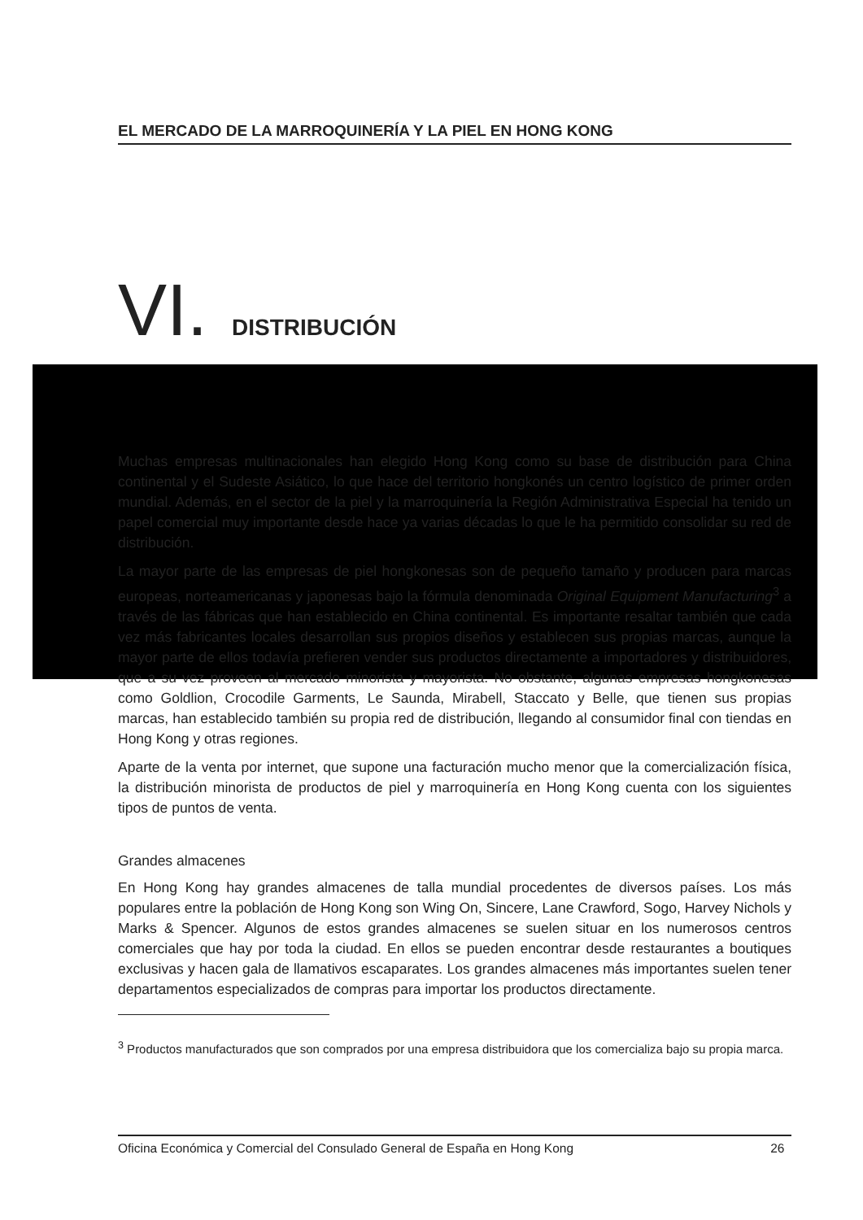EL MERCADO DE LA MARROQUINERÍA Y LA PIEL EN HONG KONG
VI. DISTRIBUCIÓN
Muchas empresas multinacionales han elegido Hong Kong como su base de distribución para China continental y el Sudeste Asiático, lo que hace del territorio hongkonés un centro logístico de primer orden mundial. Además, en el sector de la piel y la marroquinería la Región Administrativa Especial ha tenido un papel comercial muy importante desde hace ya varias décadas lo que le ha permitido consolidar su red de distribución.
La mayor parte de las empresas de piel hongkonesas son de pequeño tamaño y producen para marcas europeas, norteamericanas y japonesas bajo la fórmula denominada Original Equipment Manufacturing<sup>3</sup> a través de las fábricas que han establecido en China continental. Es importante resaltar también que cada vez más fabricantes locales desarrollan sus propios diseños y establecen sus propias marcas, aunque la mayor parte de ellos todavía prefieren vender sus productos directamente a importadores y distribuidores, que a su vez proveen al mercado minorista y mayorista. No obstante, algunas empresas hongkonesas como Goldlion, Crocodile Garments, Le Saunda, Mirabell, Staccato y Belle, que tienen sus propias marcas, han establecido también su propia red de distribución, llegando al consumidor final con tiendas en Hong Kong y otras regiones.
Aparte de la venta por internet, que supone una facturación mucho menor que la comercialización física, la distribución minorista de productos de piel y marroquinería en Hong Kong cuenta con los siguientes tipos de puntos de venta.
Grandes almacenes
En Hong Kong hay grandes almacenes de talla mundial procedentes de diversos países. Los más populares entre la población de Hong Kong son Wing On, Sincere, Lane Crawford, Sogo, Harvey Nichols y Marks & Spencer. Algunos de estos grandes almacenes se suelen situar en los numerosos centros comerciales que hay por toda la ciudad. En ellos se pueden encontrar desde restaurantes a boutiques exclusivas y hacen gala de llamativos escaparates. Los grandes almacenes más importantes suelen tener departamentos especializados de compras para importar los productos directamente.
<sup>3</sup> Productos manufacturados que son comprados por una empresa distribuidora que los comercializa bajo su propia marca.
Oficina Económica y Comercial del Consulado General de España en Hong Kong 26